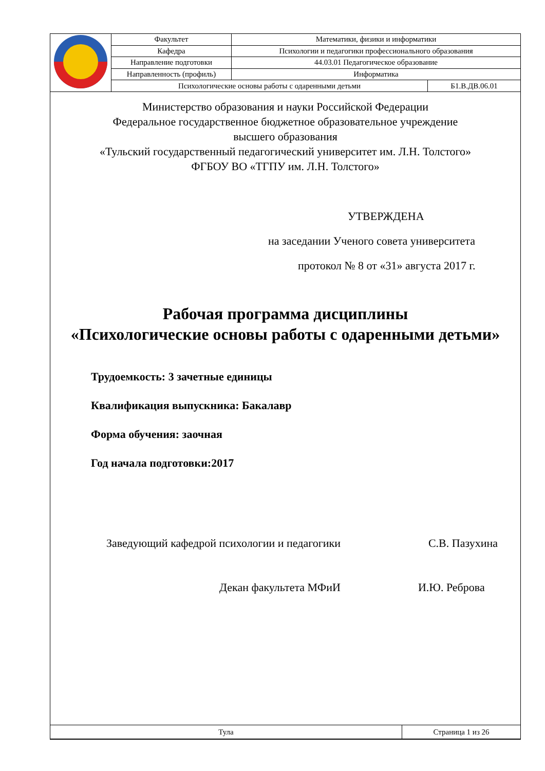| | Факультет | Математики, физики и информатики | |
| | Кафедра | Психологии и педагогики профессионального образования | |
| | Направление подготовки | 44.03.01 Педагогическое образование | |
| | Направленность (профиль) | Информатика | |
| | Психологические основы работы с одаренными детьми | | Б1.В.ДВ.06.01 |
Министерство образования и науки Российской Федерации
Федеральное государственное бюджетное образовательное учреждение
высшего образования
«Тульский государственный педагогический университет им. Л.Н. Толстого»
ФГБОУ ВО «ТГПУ им. Л.Н. Толстого»
УТВЕРЖДЕНА
на заседании Ученого совета университета
протокол № 8 от «31» августа 2017 г.
Рабочая программа дисциплины
«Психологические основы работы с одаренными детьми»
Трудоемкость: 3 зачетные единицы
Квалификация выпускника: Бакалавр
Форма обучения: заочная
Год начала подготовки:2017
Заведующий кафедрой психологии и педагогики С.В. Пазухина
Декан факультета МФиИ И.Ю. Реброва
| Тула | Страница 1 из 26 |